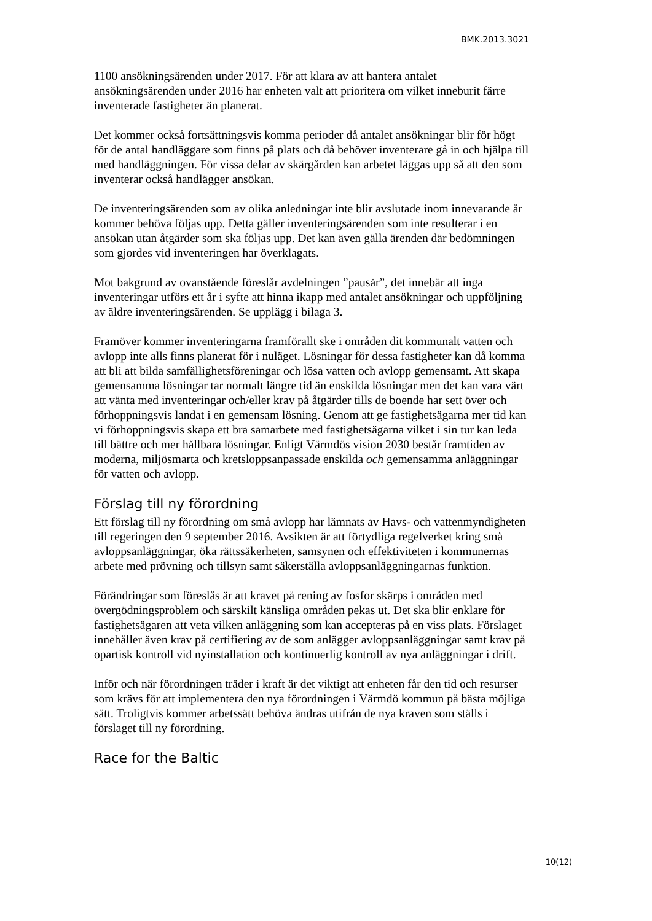BMK.2013.3021
1100 ansökningsärenden under 2017. För att klara av att hantera antalet ansökningsärenden under 2016 har enheten valt att prioritera om vilket inneburit färre inventerade fastigheter än planerat.
Det kommer också fortsättningsvis komma perioder då antalet ansökningar blir för högt för de antal handläggare som finns på plats och då behöver inventerare gå in och hjälpa till med handläggningen. För vissa delar av skärgården kan arbetet läggas upp så att den som inventerar också handlägger ansökan.
De inventeringsärenden som av olika anledningar inte blir avslutade inom innevarande år kommer behöva följas upp. Detta gäller inventeringsärenden som inte resulterar i en ansökan utan åtgärder som ska följas upp. Det kan även gälla ärenden där bedömningen som gjordes vid inventeringen har överklagats.
Mot bakgrund av ovanstående föreslår avdelningen ”pausår”, det innebär att inga inventeringar utförs ett år i syfte att hinna ikapp med antalet ansökningar och uppföljning av äldre inventeringsärenden. Se upplägg i bilaga 3.
Framöver kommer inventeringarna framförallt ske i områden dit kommunalt vatten och avlopp inte alls finns planerat för i nuläget. Lösningar för dessa fastigheter kan då komma att bli att bilda samfällighetsföreningar och lösa vatten och avlopp gemensamt. Att skapa gemensamma lösningar tar normalt längre tid än enskilda lösningar men det kan vara värt att vänta med inventeringar och/eller krav på åtgärder tills de boende har sett över och förhoppningsvis landat i en gemensam lösning. Genom att ge fastighetsägarna mer tid kan vi förhoppningsvis skapa ett bra samarbete med fastighetsägarna vilket i sin tur kan leda till bättre och mer hållbara lösningar. Enligt Värmdös vision 2030 består framtiden av moderna, miljösmarta och kretsloppsanpassade enskilda och gemensamma anläggningar för vatten och avlopp.
Förslag till ny förordning
Ett förslag till ny förordning om små avlopp har lämnats av Havs- och vattenmyndigheten till regeringen den 9 september 2016. Avsikten är att förtydliga regelverket kring små avloppsanläggningar, öka rättssäkerheten, samsynen och effektiviteten i kommunernas arbete med prövning och tillsyn samt säkerställa avloppsanläggningarnas funktion.
Förändringar som föreslås är att kravet på rening av fosfor skärps i områden med övergödningsproblem och särskilt känsliga områden pekas ut. Det ska blir enklare för fastighetsägaren att veta vilken anläggning som kan accepteras på en viss plats. Förslaget innehåller även krav på certifiering av de som anlägger avloppsanläggningar samt krav på opartisk kontroll vid nyinstallation och kontinuerlig kontroll av nya anläggningar i drift.
Inför och när förordningen träder i kraft är det viktigt att enheten får den tid och resurser som krävs för att implementera den nya förordningen i Värmdö kommun på bästa möjliga sätt. Troligtvis kommer arbetssätt behöva ändras utifrån de nya kraven som ställs i förslaget till ny förordning.
Race for the Baltic
10(12)